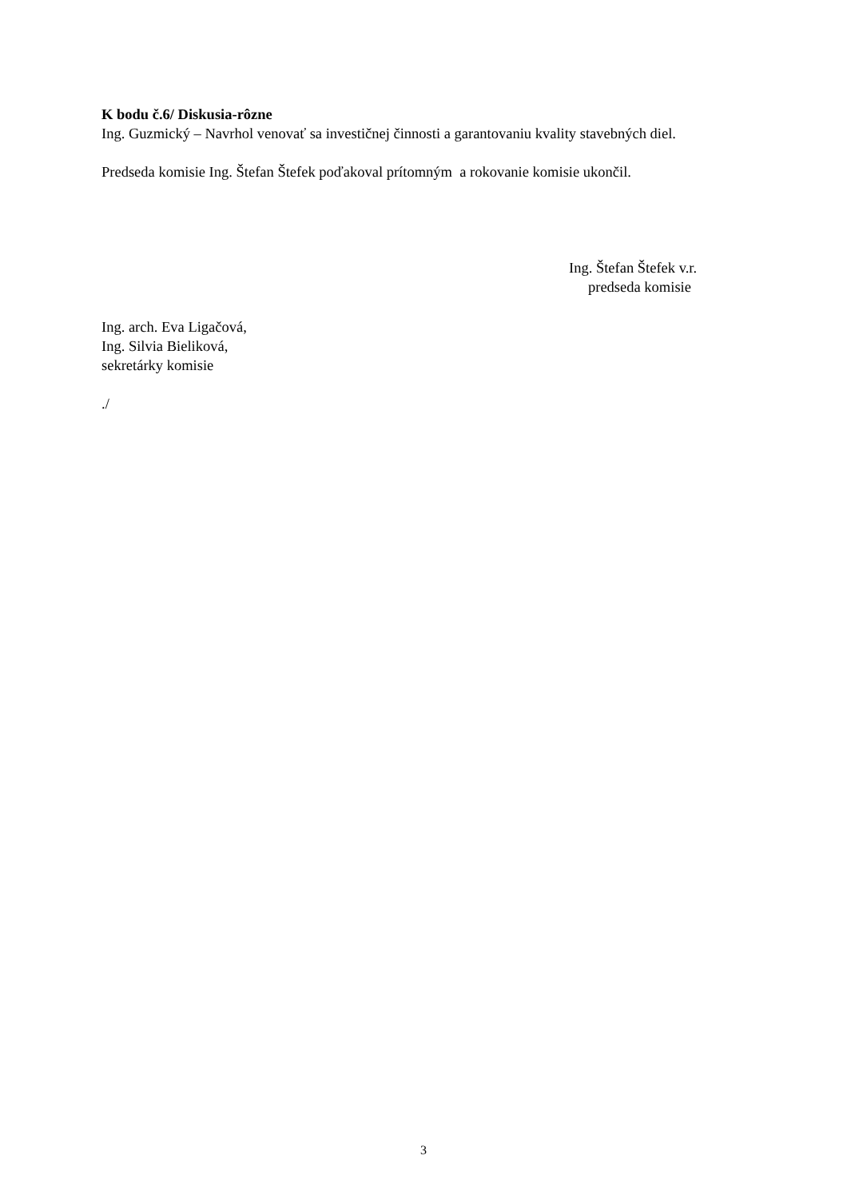K bodu č.6/ Diskusia-rôzne
Ing. Guzmický – Navrhol venovať sa investičnej činnosti a garantovaniu kvality stavebných diel.
Predseda komisie Ing. Štefan Štefek poďakoval prítomným a rokovanie komisie ukončil.
Ing. Štefan Štefek v.r.
predseda komisie
Ing. arch. Eva Ligačová,
Ing. Silvia Bieliková,
sekretárky komisie
./
3